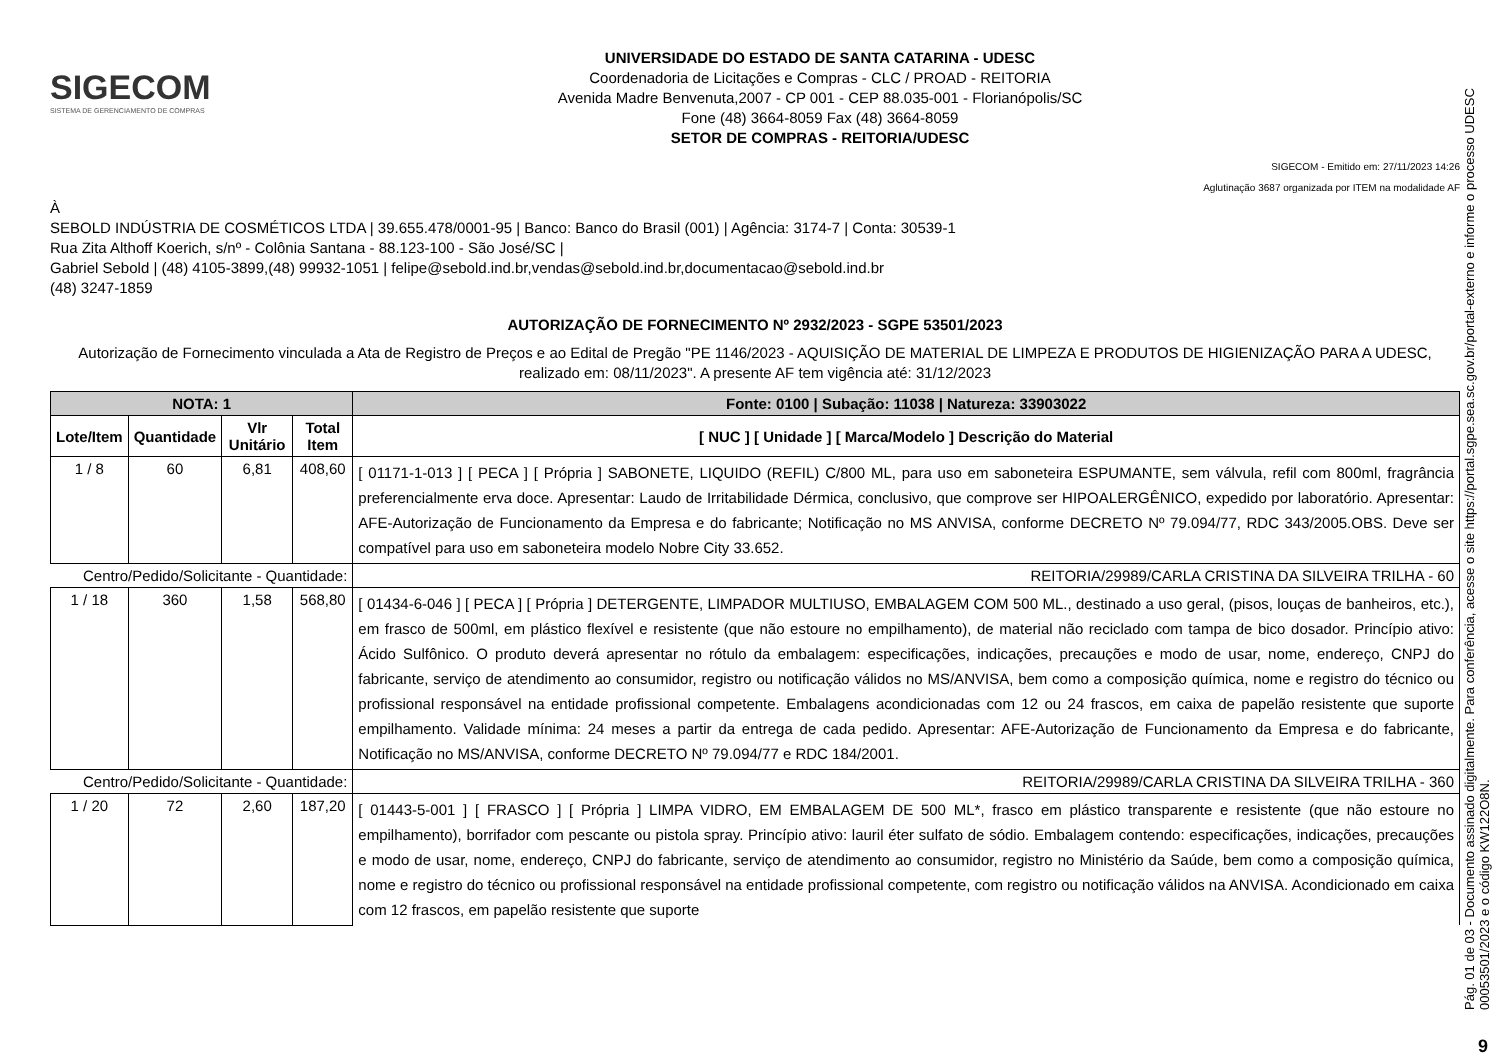SIGECOM
SISTEMA DE GERENCIAMENTO DE COMPRAS
UNIVERSIDADE DO ESTADO DE SANTA CATARINA - UDESC
Coordenadoria de Licitações e Compras - CLC / PROAD - REITORIA
Avenida Madre Benvenuta,2007 - CP 001 - CEP 88.035-001 - Florianópolis/SC
Fone (48) 3664-8059 Fax (48) 3664-8059
SETOR DE COMPRAS - REITORIA/UDESC
SIGECOM - Emitido em: 27/11/2023 14:26
Aglutinação 3687 organizada por ITEM na modalidade AF
À
SEBOLD INDÚSTRIA DE COSMÉTICOS LTDA | 39.655.478/0001-95 | Banco: Banco do Brasil (001) | Agência: 3174-7 | Conta: 30539-1
Rua Zita Althoff Koerich, s/nº - Colônia Santana - 88.123-100 - São José/SC |
Gabriel Sebold | (48) 4105-3899,(48) 99932-1051 | felipe@sebold.ind.br,vendas@sebold.ind.br,documentacao@sebold.ind.br
(48) 3247-1859
AUTORIZAÇÃO DE FORNECIMENTO Nº 2932/2023 - SGPE 53501/2023
Autorização de Fornecimento vinculada a Ata de Registro de Preços e ao Edital de Pregão "PE 1146/2023 - AQUISIÇÃO DE MATERIAL DE LIMPEZA E PRODUTOS DE HIGIENIZAÇÃO PARA A UDESC, realizado em: 08/11/2023". A presente AF tem vigência até: 31/12/2023
| NOTA: 1 | | | | Fonte: 0100 / Subação: 11038 / Natureza: 33903022 |
| --- | --- | --- | --- | --- |
| Lote/Item | Quantidade | Vlr Unitário | Total Item | [ NUC ] [ Unidade ] [ Marca/Modelo ] Descrição do Material |
| 1 / 8 | 60 | 6,81 | 408,60 | [ 01171-1-013 ] [ PECA ] [ Própria ] SABONETE, LIQUIDO (REFIL) C/800 ML, para uso em saboneteira ESPUMANTE, sem válvula, refil com 800ml, fragrância preferencialmente erva doce. Apresentar: Laudo de Irritabilidade Dérmica, conclusivo, que comprove ser HIPOALERGÊNICO, expedido por laboratório. Apresentar: AFE-Autorização de Funcionamento da Empresa e do fabricante; Notificação no MS ANVISA, conforme DECRETO Nº 79.094/77, RDC 343/2005.OBS. Deve ser compatível para uso em saboneteira modelo Nobre City 33.652. |
| Centro/Pedido/Solicitante - Quantidade: | | | | REITORIA/29989/CARLA CRISTINA DA SILVEIRA TRILHA - 60 |
| 1 / 18 | 360 | 1,58 | 568,80 | [ 01434-6-046 ] [ PECA ] [ Própria ] DETERGENTE, LIMPADOR MULTIUSO, EMBALAGEM COM 500 ML., destinado a uso geral, (pisos, louças de banheiros, etc.), em frasco de 500ml, em plástico flexível e resistente (que não estoure no empilhamento), de material não reciclado com tampa de bico dosador. Princípio ativo: Ácido Sulfônico. O produto deverá apresentar no rótulo da embalagem: especificações, indicações, precauções e modo de usar, nome, endereço, CNPJ do fabricante, serviço de atendimento ao consumidor, registro ou notificação válidos no MS/ANVISA, bem como a composição química, nome e registro do técnico ou profissional responsável na entidade profissional competente. Embalagens acondicionadas com 12 ou 24 frascos, em caixa de papelão resistente que suporte empilhamento. Validade mínima: 24 meses a partir da entrega de cada pedido. Apresentar: AFE-Autorização de Funcionamento da Empresa e do fabricante, Notificação no MS/ANVISA, conforme DECRETO Nº 79.094/77 e RDC 184/2001. |
| Centro/Pedido/Solicitante - Quantidade: | | | | REITORIA/29989/CARLA CRISTINA DA SILVEIRA TRILHA - 360 |
| 1 / 20 | 72 | 2,60 | 187,20 | [ 01443-5-001 ] [ FRASCO ] [ Própria ] LIMPA VIDRO, EM EMBALAGEM DE 500 ML*, frasco em plástico transparente e resistente (que não estoure no empilhamento), borrifador com pescante ou pistola spray. Princípio ativo: lauril éter sulfato de sódio. Embalagem contendo: especificações, indicações, precauções e modo de usar, nome, endereço, CNPJ do fabricante, serviço de atendimento ao consumidor, registro no Ministério da Saúde, bem como a composição química, nome e registro do técnico ou profissional responsável na entidade profissional competente, com registro ou notificação válidos na ANVISA. Acondicionado em caixa com 12 frascos, em papelão resistente que suporte |
Pág. 01 de 03 - Documento assinado digitalmente. Para conferência, acesse o site https://portal.sgpe.sea.sc.gov.br/portal-externo e informe o processo UDESC 00053501/2023 e o código KW122O8N.
9